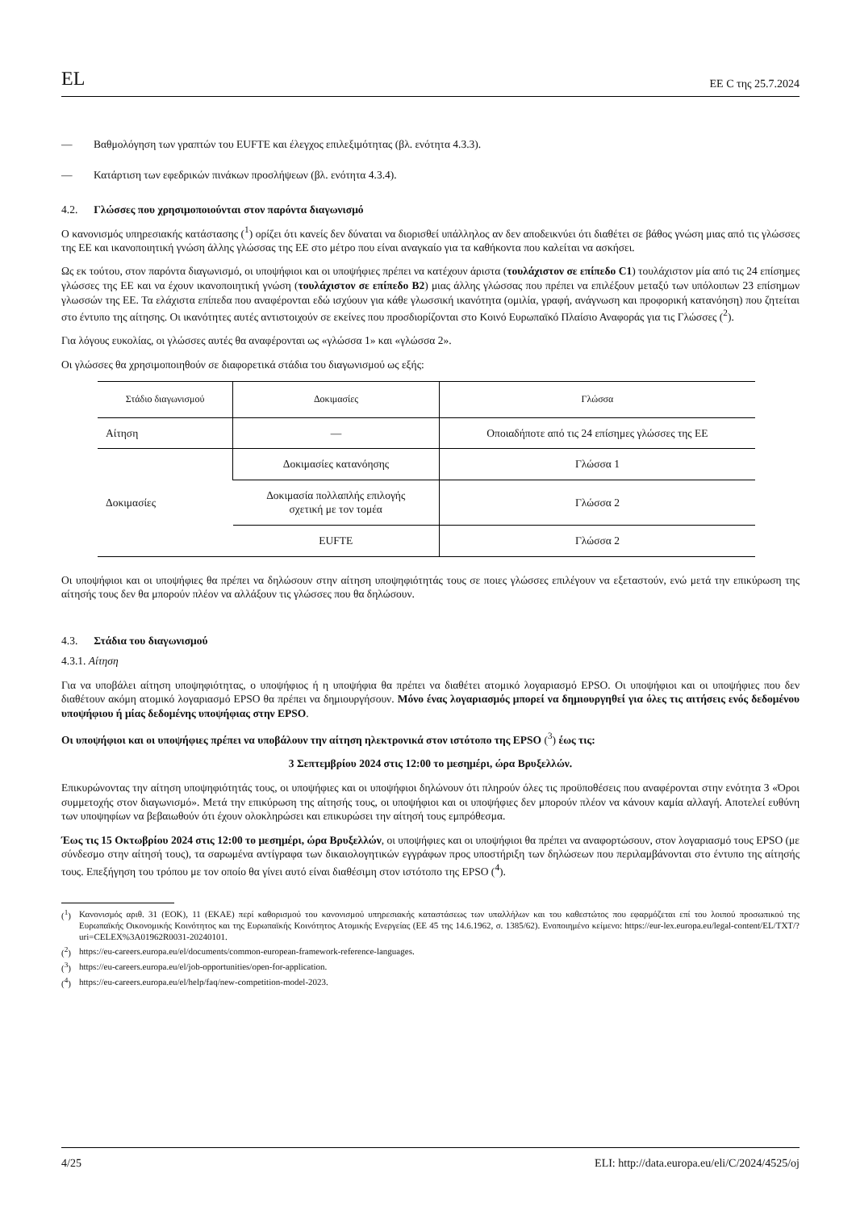EL ΕΕ C της 25.7.2024
— Βαθμολόγηση των γραπτών του EUFTE και έλεγχος επιλεξιμότητας (βλ. ενότητα 4.3.3).
— Κατάρτιση των εφεδρικών πινάκων προσλήψεων (βλ. ενότητα 4.3.4).
4.2. Γλώσσες που χρησιμοποιούνται στον παρόντα διαγωνισμό
Ο κανονισμός υπηρεσιακής κατάστασης (<sup>1</sup>) ορίζει ότι κανείς δεν δύναται να διορισθεί υπάλληλος αν δεν αποδεικνύει ότι διαθέτει σε βάθος γνώση μιας από τις γλώσσες της ΕΕ και ικανοποιητική γνώση άλλης γλώσσας της ΕΕ στο μέτρο που είναι αναγκαίο για τα καθήκοντα που καλείται να ασκήσει.
Ως εκ τούτου, στον παρόντα διαγωνισμό, οι υποψήφιοι και οι υποψήφιες πρέπει να κατέχουν άριστα (τουλάχιστον σε επίπεδο C1) τουλάχιστον μία από τις 24 επίσημες γλώσσες της ΕΕ και να έχουν ικανοποιητική γνώση (τουλάχιστον σε επίπεδο B2) μιας άλλης γλώσσας που πρέπει να επιλέξουν μεταξύ των υπόλοιπων 23 επίσημων γλωσσών της ΕΕ. Τα ελάχιστα επίπεδα που αναφέρονται εδώ ισχύουν για κάθε γλωσσική ικανότητα (ομιλία, γραφή, ανάγνωση και προφορική κατανόηση) που ζητείται στο έντυπο της αίτησης. Οι ικανότητες αυτές αντιστοιχούν σε εκείνες που προσδιορίζονται στο Κοινό Ευρωπαϊκό Πλαίσιο Αναφοράς για τις Γλώσσες (<sup>2</sup>).
Για λόγους ευκολίας, οι γλώσσες αυτές θα αναφέρονται ως «γλώσσα 1» και «γλώσσα 2».
Οι γλώσσες θα χρησιμοποιηθούν σε διαφορετικά στάδια του διαγωνισμού ως εξής:
| Στάδιο διαγωνισμού | Δοκιμασίες | Γλώσσα |
| --- | --- | --- |
| Αίτηση | — | Οποιαδήποτε από τις 24 επίσημες γλώσσες της ΕΕ |
| Δοκιμασίες | Δοκιμασίες κατανόησης | Γλώσσα 1 |
| | Δοκιμασία πολλαπλής επιλογής σχετική με τον τομέα | Γλώσσα 2 |
| | EUFTE | Γλώσσα 2 |
Οι υποψήφιοι και οι υποψήφιες θα πρέπει να δηλώσουν στην αίτηση υποψηφιότητάς τους σε ποιες γλώσσες επιλέγουν να εξεταστούν, ενώ μετά την επικύρωση της αίτησής τους δεν θα μπορούν πλέον να αλλάξουν τις γλώσσες που θα δηλώσουν.
4.3. Στάδια του διαγωνισμού
4.3.1. Αίτηση
Για να υποβάλει αίτηση υποψηφιότητας, ο υποψήφιος ή η υποψήφια θα πρέπει να διαθέτει ατομικό λογαριασμό EPSO. Οι υποψήφιοι και οι υποψήφιες που δεν διαθέτουν ακόμη ατομικό λογαριασμό EPSO θα πρέπει να δημιουργήσουν. Μόνο ένας λογαριασμός μπορεί να δημιουργηθεί για όλες τις αιτήσεις ενός δεδομένου υποψήφιου ή μίας δεδομένης υποψήφιας στην EPSO.
Οι υποψήφιοι και οι υποψήφιες πρέπει να υποβάλουν την αίτηση ηλεκτρονικά στον ιστότοπο της EPSO (<sup>3</sup>) έως τις:
3 Σεπτεμβρίου 2024 στις 12:00 το μεσημέρι, ώρα Βρυξελλών.
Επικυρώνοντας την αίτηση υποψηφιότητάς τους, οι υποψήφιες και οι υποψήφιοι δηλώνουν ότι πληρούν όλες τις προϋποθέσεις που αναφέρονται στην ενότητα 3 «Όροι συμμετοχής στον διαγωνισμό». Μετά την επικύρωση της αίτησής τους, οι υποψήφιοι και οι υποψήφιες δεν μπορούν πλέον να κάνουν καμία αλλαγή. Αποτελεί ευθύνη των υποψηφίων να βεβαιωθούν ότι έχουν ολοκληρώσει και επικυρώσει την αίτησή τους εμπρόθεσμα.
Έως τις 15 Οκτωβρίου 2024 στις 12:00 το μεσημέρι, ώρα Βρυξελλών, οι υποψήφιες και οι υποψήφιοι θα πρέπει να αναφορτώσουν, στον λογαριασμό τους EPSO (με σύνδεσμο στην αίτησή τους), τα σαρωμένα αντίγραφα των δικαιολογητικών εγγράφων προς υποστήριξη των δηλώσεων που περιλαμβάνονται στο έντυπο της αίτησής τους. Επεξήγηση του τρόπου με τον οποίο θα γίνει αυτό είναι διαθέσιμη στον ιστότοπο της EPSO (<sup>4</sup>).
(<sup>1</sup>) Κανονισμός αριθ. 31 (ΕΟΚ), 11 (ΕΚΑΕ) περί καθορισμού του κανονισμού υπηρεσιακής καταστάσεως των υπαλλήλων και του καθεστώτος που εφαρμόζεται επί του λοιπού προσωπικού της Ευρωπαϊκής Οικονομικής Κοινότητος και της Ευρωπαϊκής Κοινότητος Ατομικής Ενεργείας (ΕΕ 45 της 14.6.1962, σ. 1385/62). Ενοποιημένο κείμενο: https://eur-lex.europa.eu/legal-content/EL/TXT/?uri=CELEX%3A01962R0031-20240101.
(<sup>2</sup>) https://eu-careers.europa.eu/el/documents/common-european-framework-reference-languages.
(<sup>3</sup>) https://eu-careers.europa.eu/el/job-opportunities/open-for-application.
(<sup>4</sup>) https://eu-careers.europa.eu/el/help/faq/new-competition-model-2023.
4/25 ELI: http://data.europa.eu/eli/C/2024/4525/oj